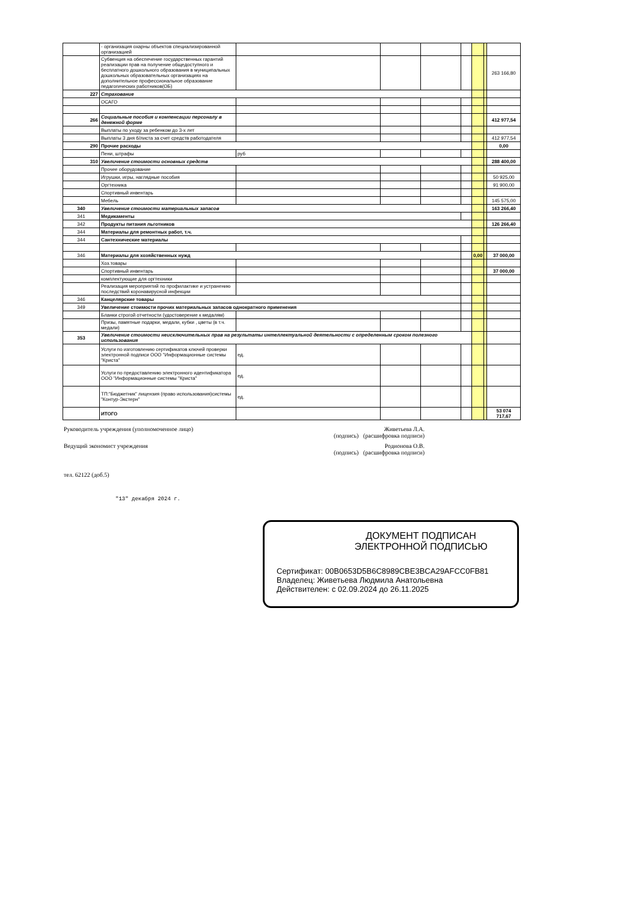| | - организация охарны объектов специализированной организацией | | | | | | | |
| | Субвенция на обеспечение государственных гарантий реализации прав на получение общедоступного и бесплатного дошкольного образования в муниципальных дошкольных образовательных организациях на дополнительное профессиональное образование педагогических работников(ОБ) | | | | | | | 263 166,80 |
| 227 | Страхование | | | | | | | |
| | ОСАГО | | | | | | | |
| 266 | Социальные пособия и компенсации персоналу в денежной форме | | | | | | | 412 977,54 |
| | Выплаты по уходу за ребенком до 3-х лет | | | | | | | |
| | Выплаты 3 дня б/листа за счет средств работодателя | | | | | | | 412 977,54 |
| 290 | Прочие расходы | | | | | | | 0,00 |
| | Пени, штрафы | руб | | | | | | |
| 310 | Увеличение стоимости основных средств | | | | | | | 288 400,00 |
| | Прочее оборудование | | | | | | | |
| | Игрушки, игры, наглядные пособия | | | | | | | 50 925,00 |
| | Оргтехника | | | | | | | 91 900,00 |
| | Спортивный инвентарь | | | | | | | |
| | Мебель | | | | | | | 145 575,00 |
| 340 | Увеличение стоимости материальных запасов | | | | | | | 163 266,40 |
| 341 | Медикаменты | | | | | | | |
| 342 | Продукты питания льготников | | | | | | | 126 266,40 |
| 344 | Материалы для ремонтных работ, т.ч. | | | | | | | |
| 344 | Сантехнические материалы | | | | | | | |
| 346 | Материалы для хозяйственных нужд | | | | | 0,00 | | 37 000,00 |
| | Хоз.товары | | | | | | | |
| | Спортивный инвентарь | | | | | | | 37 000,00 |
| | комплектующие для оргтехники | | | | | | | |
| | Реализация мероприятий по профилактике и устранению последствий коронавирусной инфекции | | | | | | | |
| 346 | Канцелярские товары | | | | | | | |
| 349 | Увеличение стоимости прочих материальных запасов однократного применения | | | | | | | |
| | Бланки строгой отчетности (удостоверение к медалям) | | | | | | | |
| | Призы, памятные подарки, медали, кубки , цветы (в т.ч. медали) | | | | | | | |
| 353 | Увеличение стоимости неисключительных прав на результаты интеллектуальной деятельности с определенным сроком полезного использования | | | | | | | |
| | Услуги по изготовлению сертификатов ключей проверки электронной подписи ООО "Информационные системы "Криста" | ед. | | | | | | |
| | Услуги по предоставлению электронного идентификатора ООО "Информационные системы "Криста" | ед. | | | | | | |
| | ТП:"Бюджетник" лицензия (право использования)системы "Контур-Экстерн" | ед. | | | | | | |
| | ИТОГО | | | | | | | 53 074 717,67 |
Руководитель учреждения (уполномоченное лицо) Живетьева Л.А.
(подпись) (расшифровка подписи)
Ведущий экономист учреждения Родионова О.В.
(подпись) (расшифровка подписи)
тел. 62122 (доб.5)
"13" декабря 2024 г.
ДОКУМЕНТ ПОДПИСАН
ЭЛЕКТРОННОЙ ПОДПИСЬЮ
Сертификат: 00B0653D5B6C8989CBE3BCA29AFCC0FB81
Владелец: Живетьева Людмила Анатольевна
Действителен: с 02.09.2024 до 26.11.2025